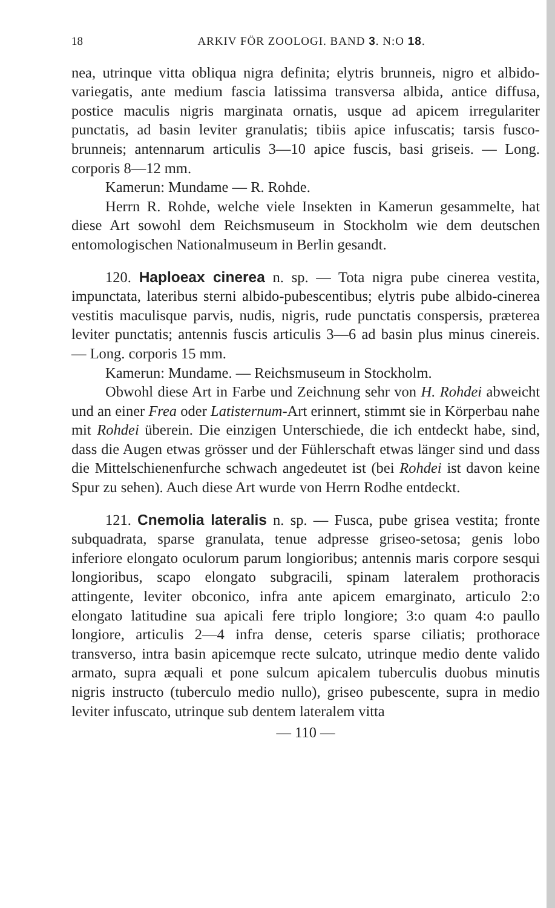18 ARKIV FÖR ZOOLOGI. BAND 3. N:O 18.
nea, utrinque vitta obliqua nigra definita; elytris brunneis, nigro et albido-variegatis, ante medium fascia latissima transversa albida, antice diffusa, postice maculis nigris marginata ornatis, usque ad apicem irregulariter punctatis, ad basin leviter granulatis; tibiis apice infuscatis; tarsis fusco-brunneis; antennarum articulis 3—10 apice fuscis, basi griseis. — Long. corporis 8—12 mm.
Kamerun: Mundame — R. Rohde.
Herrn R. Rohde, welche viele Insekten in Kamerun gesammelte, hat diese Art sowohl dem Reichsmuseum in Stockholm wie dem deutschen entomologischen Nationalmuseum in Berlin gesandt.
120. Haploeax cinerea n. sp. — Tota nigra pube cinerea vestita, impunctata, lateribus sterni albido-pubescentibus; elytris pube albido-cinerea vestitis maculisque parvis, nudis, nigris, rude punctatis conspersis, præterea leviter punctatis; antennis fuscis articulis 3—6 ad basin plus minus cinereis. — Long. corporis 15 mm.
Kamerun: Mundame. — Reichsmuseum in Stockholm.
Obwohl diese Art in Farbe und Zeichnung sehr von H. Rohdei abweicht und an einer Frea oder Latisternum-Art erinnert, stimmt sie in Körperbau nahe mit Rohdei überein. Die einzigen Unterschiede, die ich entdeckt habe, sind, dass die Augen etwas grösser und der Fühlerschaft etwas länger sind und dass die Mittelschienenfurche schwach angedeutet ist (bei Rohdei ist davon keine Spur zu sehen). Auch diese Art wurde von Herrn Rodhe entdeckt.
121. Cnemolia lateralis n. sp. — Fusca, pube grisea vestita; fronte subquadrata, sparse granulata, tenue adpresse griseo-setosa; genis lobo inferiore elongato oculorum parum longioribus; antennis maris corpore sesqui longioribus, scapo elongato subgracili, spinam lateralem prothoracis attingente, leviter obconico, infra ante apicem emarginato, articulo 2:o elongato latitudine sua apicali fere triplo longiore; 3:o quam 4:o paullo longiore, articulis 2—4 infra dense, ceteris sparse ciliatis; prothorace transverso, intra basin apicemque recte sulcato, utrinque medio dente valido armato, supra æquali et pone sulcum apicalem tuberculis duobus minutis nigris instructo (tuberculo medio nullo), griseo pubescente, supra in medio leviter infuscato, utrinque sub dentem lateralem vitta
— 110 —